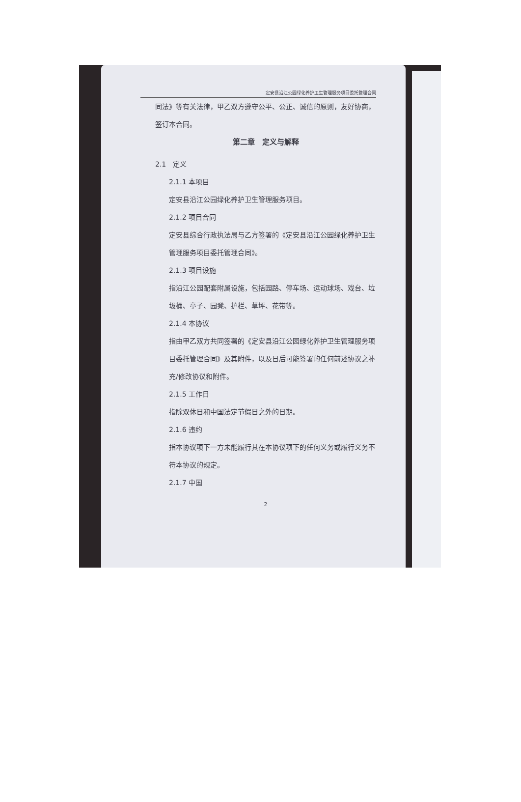定安县沿江公园绿化养护卫生管理服务项目委托管理合同
同法》等有关法律，甲乙双方遵守公平、公正、诚信的原则，友好协商，签订本合同。
第二章　定义与解释
2.1　定义
2.1.1 本项目
定安县沿江公园绿化养护卫生管理服务项目。
2.1.2 项目合同
定安县综合行政执法局与乙方签署的《定安县沿江公园绿化养护卫生管理服务项目委托管理合同》。
2.1.3 项目设施
指沿江公园配套附属设施，包括园路、停车场、运动球场、戏台、垃圾桶、亭子、园凳、护栏、草坪、花带等。
2.1.4 本协议
指由甲乙双方共同签署的《定安县沿江公园绿化养护卫生管理服务项目委托管理合同》及其附件，以及日后可能签署的任何前述协议之补充/修改协议和附件。
2.1.5 工作日
指除双休日和中国法定节假日之外的日期。
2.1.6 违约
指本协议项下一方未能履行其在本协议项下的任何义务或履行义务不符本协议的规定。
2.1.7 中国
2